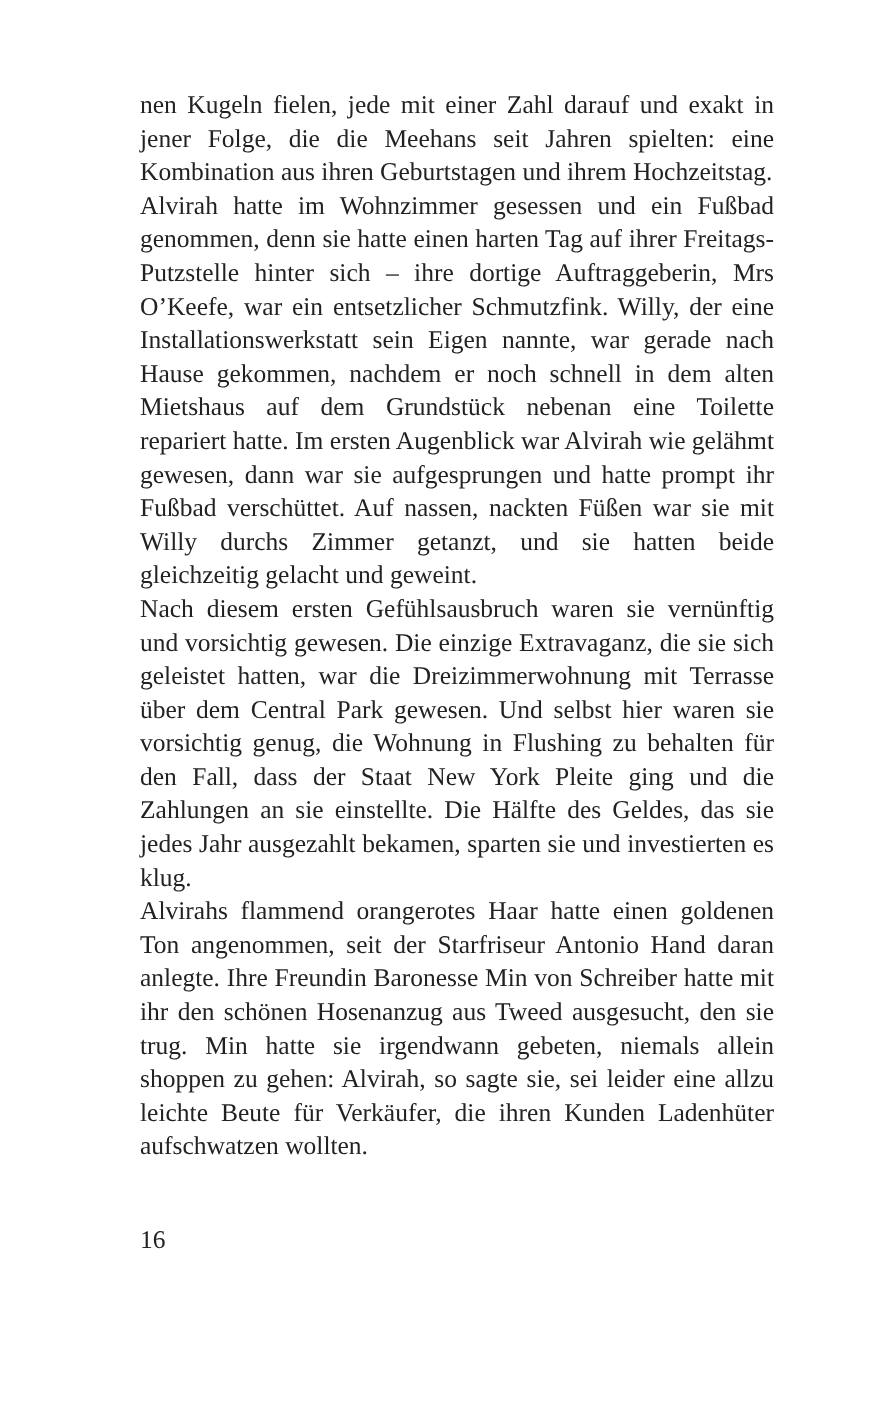nen Kugeln fielen, jede mit einer Zahl darauf und exakt in jener Folge, die die Meehans seit Jahren spielten: eine Kombination aus ihren Geburtstagen und ihrem Hochzeitstag.
Alvirah hatte im Wohnzimmer gesessen und ein Fußbad genommen, denn sie hatte einen harten Tag auf ihrer Freitags-Putzstelle hinter sich – ihre dortige Auftraggeberin, Mrs O’Keefe, war ein entsetzlicher Schmutzfink. Willy, der eine Installationswerkstatt sein Eigen nannte, war gerade nach Hause gekommen, nachdem er noch schnell in dem alten Mietshaus auf dem Grundstück nebenan eine Toilette repariert hatte. Im ersten Augenblick war Alvirah wie gelähmt gewesen, dann war sie aufgesprungen und hatte prompt ihr Fußbad verschüttet. Auf nassen, nackten Füßen war sie mit Willy durchs Zimmer getanzt, und sie hatten beide gleichzeitig gelacht und geweint.
Nach diesem ersten Gefühlsausbruch waren sie vernünftig und vorsichtig gewesen. Die einzige Extravaganz, die sie sich geleistet hatten, war die Dreizimmerwohnung mit Terrasse über dem Central Park gewesen. Und selbst hier waren sie vorsichtig genug, die Wohnung in Flushing zu behalten für den Fall, dass der Staat New York Pleite ging und die Zahlungen an sie einstellte. Die Hälfte des Geldes, das sie jedes Jahr ausgezahlt bekamen, sparten sie und investierten es klug.
Alvirahs flammend orangerotes Haar hatte einen goldenen Ton angenommen, seit der Starfriseur Antonio Hand daran anlegte. Ihre Freundin Baronesse Min von Schreiber hatte mit ihr den schönen Hosenanzug aus Tweed ausgesucht, den sie trug. Min hatte sie irgendwann gebeten, niemals allein shoppen zu gehen: Alvirah, so sagte sie, sei leider eine allzu leichte Beute für Verkäufer, die ihren Kunden Ladenhüter aufschwatzen wollten.
16